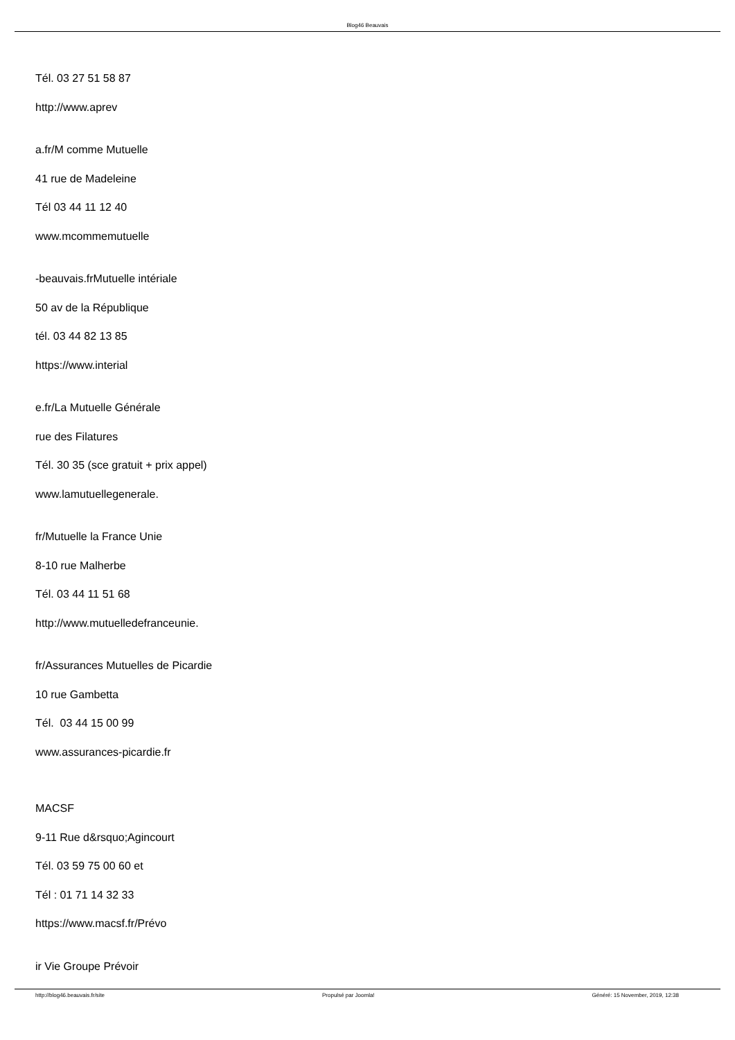Blog46 Beauvais
Tél. 03 27 51 58 87
http://www.aprev
a.fr/M comme Mutuelle
41 rue de Madeleine
Tél 03 44 11 12 40
www.mcommemutuelle
-beauvais.frMutuelle intériale
50 av de la République
tél. 03 44 82 13 85
https://www.interial
e.fr/La Mutuelle Générale
rue des Filatures
Tél. 30 35 (sce gratuit + prix appel)
www.lamutuellegenerale.
fr/Mutuelle la France Unie
8-10 rue Malherbe
Tél. 03 44 11 51 68
http://www.mutuelledefranceunie.
fr/Assurances Mutuelles de Picardie
10 rue Gambetta
Tél. 03 44 15 00 99
www.assurances-picardie.fr
MACSF
9-11 Rue d&rsquo;Agincourt
Tél. 03 59 75 00 60 et
Tél : 01 71 14 32 33
https://www.macsf.fr/Prévo
ir Vie Groupe Prévoir
http://blog46.beauvais.fr/site Propulsé par Joomla! Généré: 15 November, 2019, 12:38